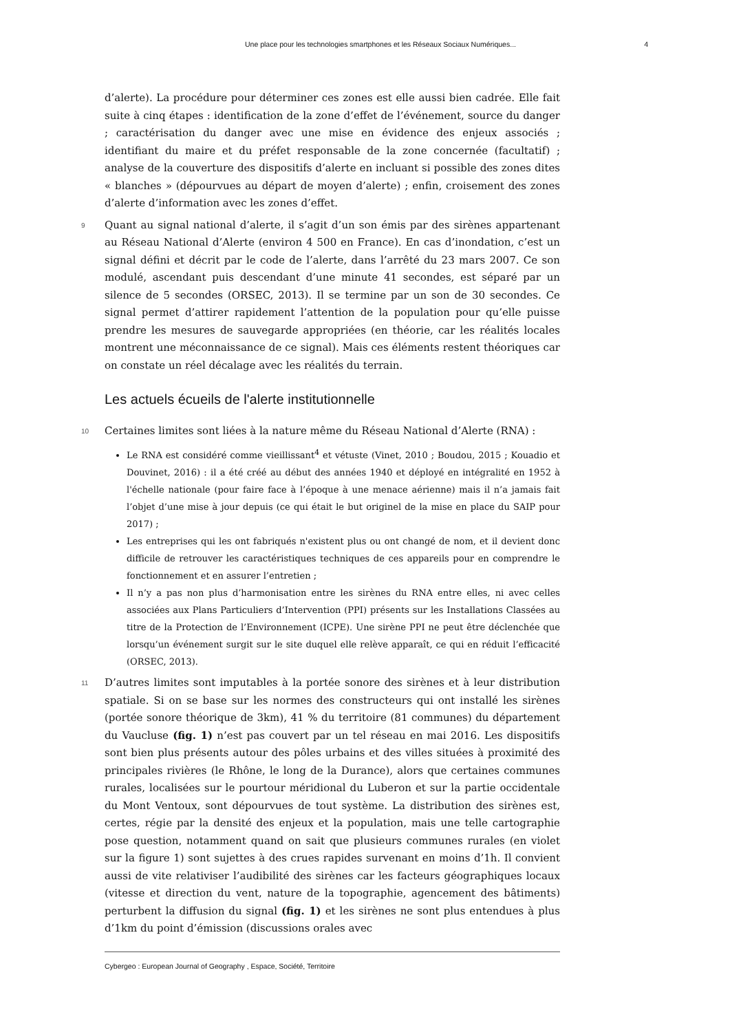Une place pour les technologies smartphones et les Réseaux Sociaux Numériques... 4
d’alerte). La procédure pour déterminer ces zones est elle aussi bien cadrée. Elle fait suite à cinq étapes : identification de la zone d’effet de l’événement, source du danger ; caractérisation du danger avec une mise en évidence des enjeux associés ; identifiant du maire et du préfet responsable de la zone concernée (facultatif) ; analyse de la couverture des dispositifs d’alerte en incluant si possible des zones dites « blanches » (dépourvues au départ de moyen d’alerte) ; enfin, croisement des zones d’alerte d’information avec les zones d’effet.
9 Quant au signal national d’alerte, il s’agit d’un son émis par des sirènes appartenant au Réseau National d’Alerte (environ 4 500 en France). En cas d’inondation, c’est un signal défini et décrit par le code de l’alerte, dans l’arrêté du 23 mars 2007. Ce son modulé, ascendant puis descendant d’une minute 41 secondes, est séparé par un silence de 5 secondes (ORSEC, 2013). Il se termine par un son de 30 secondes. Ce signal permet d’attirer rapidement l’attention de la population pour qu’elle puisse prendre les mesures de sauvegarde appropriées (en théorie, car les réalités locales montrent une méconnaissance de ce signal). Mais ces éléments restent théoriques car on constate un réel décalage avec les réalités du terrain.
Les actuels écueils de l'alerte institutionnelle
10 Certaines limites sont liées à la nature même du Réseau National d’Alerte (RNA) :
Le RNA est considéré comme vieillissant<sup>4</sup> et vétuste (Vinet, 2010 ; Boudou, 2015 ; Kouadio et Douvinet, 2016) : il a été créé au début des années 1940 et déployé en intégralité en 1952 à l'échelle nationale (pour faire face à l’époque à une menace aérienne) mais il n’a jamais fait l’objet d’une mise à jour depuis (ce qui était le but originel de la mise en place du SAIP pour 2017) ;
Les entreprises qui les ont fabriqués n'existent plus ou ont changé de nom, et il devient donc difficile de retrouver les caractéristiques techniques de ces appareils pour en comprendre le fonctionnement et en assurer l’entretien ;
Il n’y a pas non plus d’harmonisation entre les sirènes du RNA entre elles, ni avec celles associées aux Plans Particuliers d’Intervention (PPI) présents sur les Installations Classées au titre de la Protection de l’Environnement (ICPE). Une sirène PPI ne peut être déclenchée que lorsqu’un événement surgit sur le site duquel elle relève apparaît, ce qui en réduit l’efficacité (ORSEC, 2013).
11 D’autres limites sont imputables à la portée sonore des sirènes et à leur distribution spatiale. Si on se base sur les normes des constructeurs qui ont installé les sirènes (portée sonore théorique de 3km), 41 % du territoire (81 communes) du département du Vaucluse (fig. 1) n’est pas couvert par un tel réseau en mai 2016. Les dispositifs sont bien plus présents autour des pôles urbains et des villes situées à proximité des principales rivières (le Rhône, le long de la Durance), alors que certaines communes rurales, localisées sur le pourtour méridional du Luberon et sur la partie occidentale du Mont Ventoux, sont dépourvues de tout système. La distribution des sirènes est, certes, régie par la densité des enjeux et la population, mais une telle cartographie pose question, notamment quand on sait que plusieurs communes rurales (en violet sur la figure 1) sont sujettes à des crues rapides survenant en moins d’1h. Il convient aussi de vite relativiser l’audibilité des sirènes car les facteurs géographiques locaux (vitesse et direction du vent, nature de la topographie, agencement des bâtiments) perturbent la diffusion du signal (fig. 1) et les sirènes ne sont plus entendues à plus d’1km du point d’émission (discussions orales avec
Cybergeo : European Journal of Geography , Espace, Société, Territoire